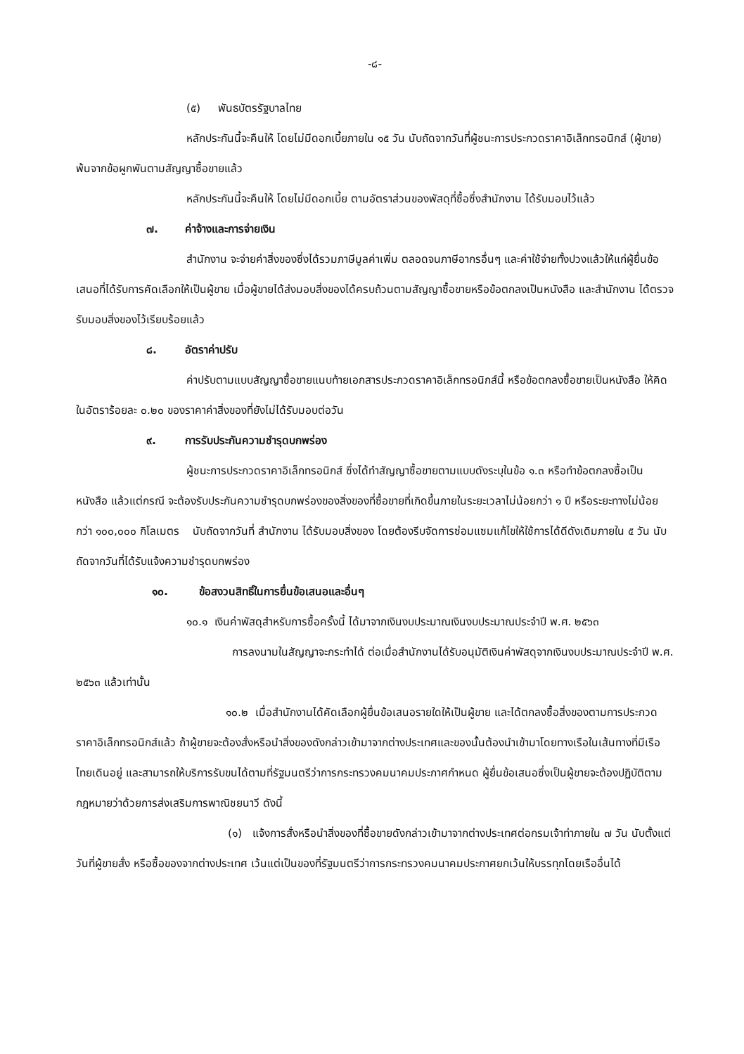-๘-
(๕) พันธบัตรรัฐบาลไทย
หลักประกันนี้จะคืนให้ โดยไม่มีดอกเบี้ยภายใน ๑๕ วัน นับถัดจากวันที่ผู้ชนะการประกวดราคาอิเล็กทรอนิกส์ (ผู้ขาย) พ้นจากข้อผูกพันตามสัญญาซื้อขายแล้ว
หลักประกันนี้จะคืนให้ โดยไม่มีดอกเบี้ย ตามอัตราส่วนของพัสดุที่ซื้อซึ่งสำนักงาน ได้รับมอบไว้แล้ว
๗. ค่าจ้างและการจ่ายเงิน
สำนักงาน จะจ่ายค่าสิ่งของซึ่งได้รวมภาษีมูลค่าเพิ่ม ตลอดจนภาษีอากรอื่นๆ และค่าใช้จ่ายทั้งปวงแล้วให้แก่ผู้ยื่นข้อเสนอที่ได้รับการคัดเลือกให้เป็นผู้ขาย เมื่อผู้ขายได้ส่งมอบสิ่งของได้ครบถ้วนตามสัญญาซื้อขายหรือข้อตกลงเป็นหนังสือ และสำนักงาน ได้ตรวจรับมอบสิ่งของไว้เรียบร้อยแล้ว
๘. อัตราค่าปรับ
ค่าปรับตามแบบสัญญาซื้อขายแนบท้ายเอกสารประกวดราคาอิเล็กทรอนิกส์นี้ หรือข้อตกลงซื้อขายเป็นหนังสือ ให้คิดในอัตราร้อยละ ๐.๒๐ ของราคาค่าสิ่งของที่ยังไม่ได้รับมอบต่อวัน
๙. การรับประกันความชำรุดบกพร่อง
ผู้ชนะการประกวดราคาอิเล็กทรอนิกส์ ซึ่งได้ทำสัญญาซื้อขายตามแบบดังระบุในข้อ ๑.๓ หรือทำข้อตกลงซื้อเป็นหนังสือ แล้วแต่กรณี จะต้องรับประกันความชำรุดบกพร่องของสิ่งของที่ซื้อขายที่เกิดขึ้นภายในระยะเวลาไม่น้อยกว่า ๑ ปี หรือระยะทางไม่น้อยกว่า ๑๐๐,๐๐๐ กิโลเมตร นับถัดจากวันที่ สำนักงาน ได้รับมอบสิ่งของ โดยต้องรีบจัดการซ่อมแซมแก้ไขให้ใช้การได้ดีดังเดิมภายใน ๕ วัน นับถัดจากวันที่ได้รับแจ้งความชำรุดบกพร่อง
๑๐. ข้อสงวนสิทธิ์ในการยื่นข้อเสนอและอื่นๆ
๑๐.๑ เงินค่าพัสดุสำหรับการซื้อครั้งนี้ ได้มาจากเงินงบประมาณเงินงบประมาณประจำปี พ.ศ. ๒๕๖๓
การลงนามในสัญญาจะกระทำได้ ต่อเมื่อสำนักงานได้รับอนุมัติเงินค่าพัสดุจากเงินงบประมาณประจำปี พ.ศ. ๒๕๖๓ แล้วเท่านั้น
๑๐.๒ เมื่อสำนักงานได้คัดเลือกผู้ยื่นข้อเสนอรายใดให้เป็นผู้ขาย และได้ตกลงซื้อสิ่งของตามการประกวดราคาอิเล็กทรอนิกส์แล้ว ถ้าผู้ขายจะต้องสั่งหรือนำสิ่งของดังกล่าวเข้ามาจากต่างประเทศและของนั้นต้องนำเข้ามาโดยทางเรือในเส้นทางที่มีเรือไทยเดินอยู่ และสามารถให้บริการรับขนได้ตามที่รัฐมนตรีว่าการกระทรวงคมนาคมประกาศกำหนด ผู้ยื่นข้อเสนอซึ่งเป็นผู้ขายจะต้องปฏิบัติตามกฎหมายว่าด้วยการส่งเสริมการพาณิชยนาวี ดังนี้
(๑) แจ้งการสั่งหรือนำสิ่งของที่ซื้อขายดังกล่าวเข้ามาจากต่างประเทศต่อกรมเจ้าท่าภายใน ๗ วัน นับตั้งแต่วันที่ผู้ขายสั่ง หรือซื้อของจากต่างประเทศ เว้นแต่เป็นของที่รัฐมนตรีว่าการกระทรวงคมนาคมประกาศยกเว้นให้บรรทุกโดยเรืออื่นได้